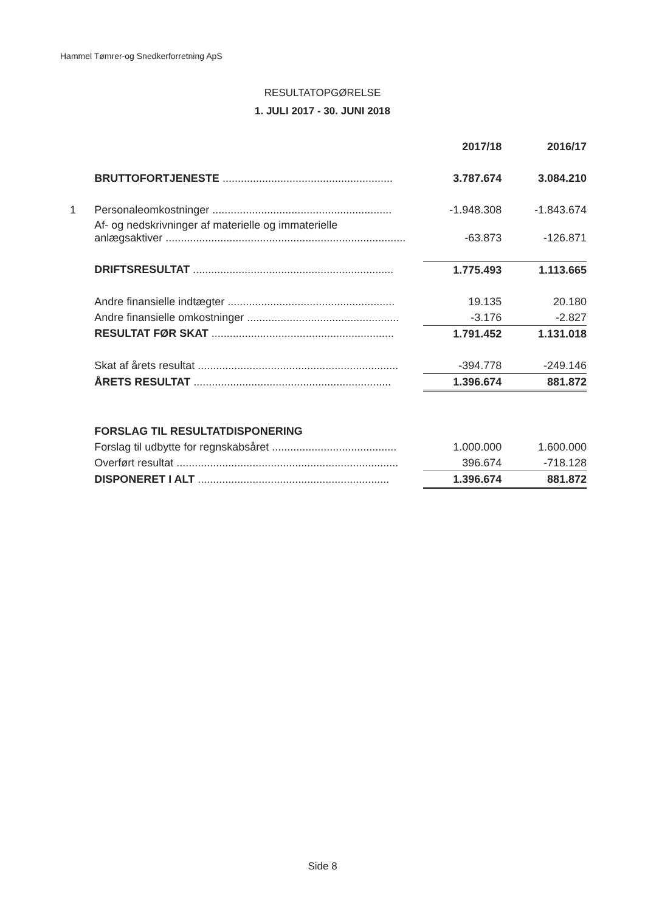Hammel Tømrer-og Snedkerforretning ApS
RESULTATOPGØRELSE
1. JULI 2017 - 30. JUNI 2018
| | | 2017/18 | 2016/17 |
| --- | --- | --- | --- |
| | BRUTTOFORTJENESTE ........................................................ | 3.787.674 | 3.084.210 |
| 1 | Personaleomkostninger ........................................................... | -1.948.308 | -1.843.674 |
| | Af- og nedskrivninger af materielle og immaterielle anlægsaktiver ............................................................................... | -63.873 | -126.871 |
| | DRIFTSRESULTAT .................................................................. | 1.775.493 | 1.113.665 |
| | Andre finansielle indtægter ....................................................... | 19.135 | 20.180 |
| | Andre finansielle omkostninger .................................................. | -3.176 | -2.827 |
| | RESULTAT FØR SKAT ............................................................ | 1.791.452 | 1.131.018 |
| | Skat af årets resultat .................................................................. | -394.778 | -249.146 |
| | ÅRETS RESULTAT ................................................................. | 1.396.674 | 881.872 |
| | FORSLAG TIL RESULTATDISPONERING | | |
| | Forslag til udbytte for regnskabsåret ......................................... | 1.000.000 | 1.600.000 |
| | Overført resultat ......................................................................... | 396.674 | -718.128 |
| | DISPONERET I ALT ............................................................... | 1.396.674 | 881.872 |
Side 8